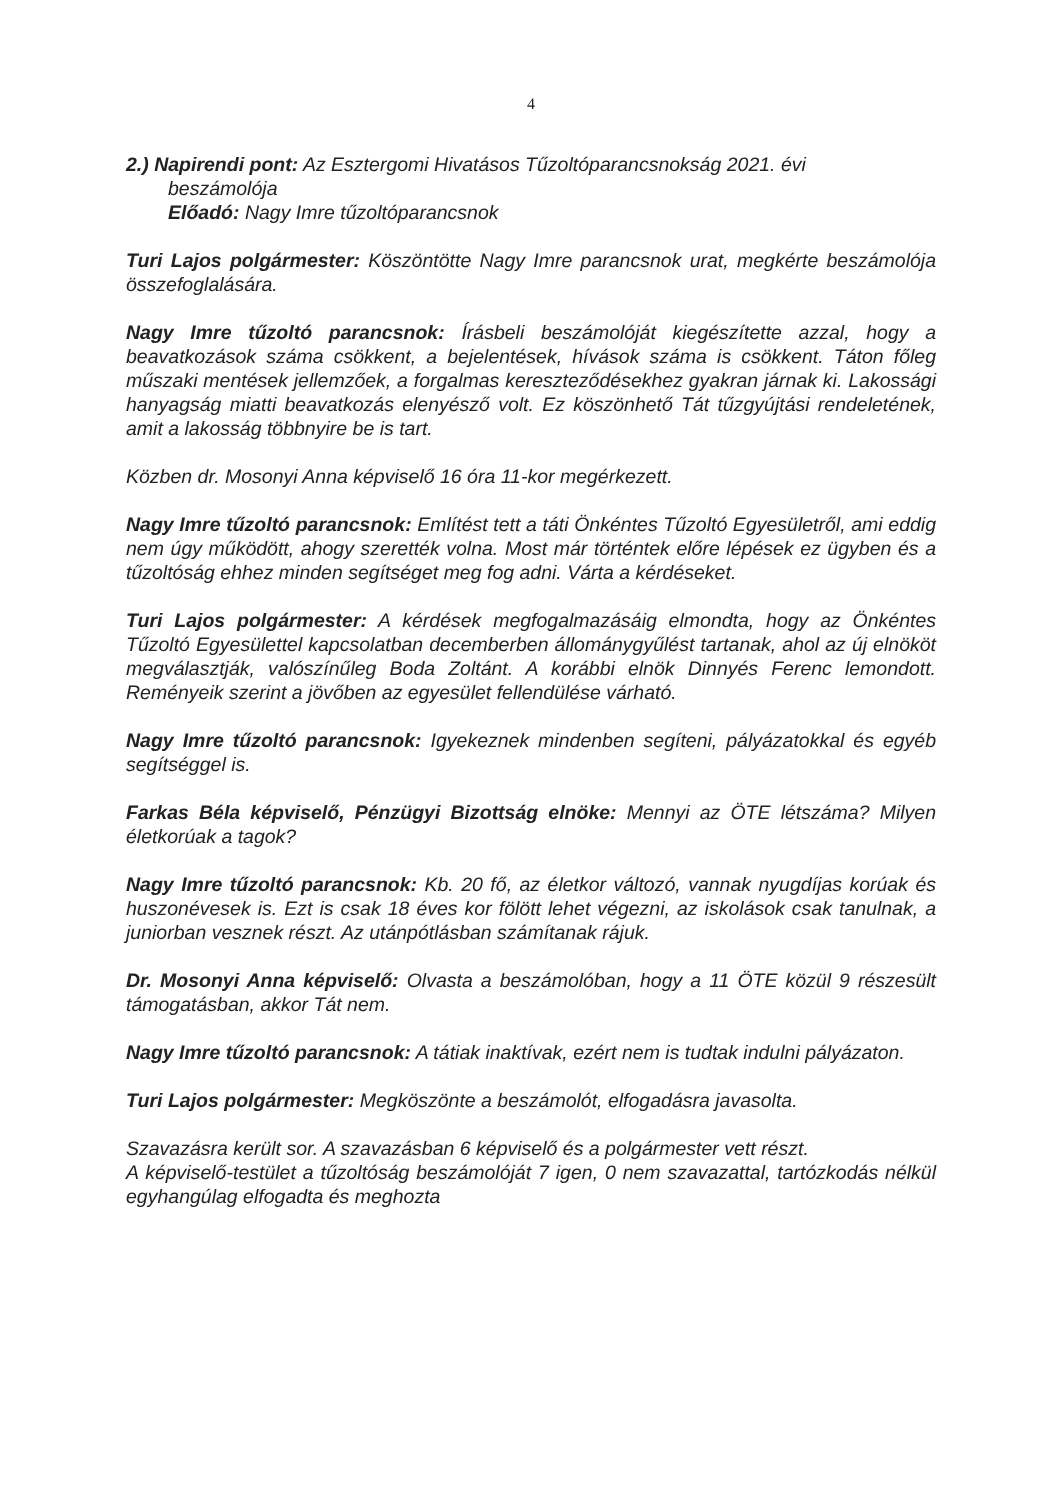4
2.) Napirendi pont: Az Esztergomi Hivatásos Tűzoltóparancsnokság 2021. évi
beszámolója
Előadó: Nagy Imre tűzoltóparancsnok
Turi Lajos polgármester: Köszöntötte Nagy Imre parancsnok urat, megkérte beszámolója összefoglalására.
Nagy Imre tűzoltó parancsnok: Írásbeli beszámolóját kiegészítette azzal, hogy a beavatkozások száma csökkent, a bejelentések, hívások száma is csökkent. Táton főleg műszaki mentések jellemzőek, a forgalmas kereszteződésekhez gyakran járnak ki. Lakossági hanyagság miatti beavatkozás elenyésző volt. Ez köszönhető Tát tűzgyújtási rendeletének, amit a lakosság többnyire be is tart.
Közben dr. Mosonyi Anna képviselő 16 óra 11-kor megérkezett.
Nagy Imre tűzoltó parancsnok: Említést tett a táti Önkéntes Tűzoltó Egyesületről, ami eddig nem úgy működött, ahogy szerették volna. Most már történtek előre lépések ez ügyben és a tűzoltóság ehhez minden segítséget meg fog adni. Várta a kérdéseket.
Turi Lajos polgármester: A kérdések megfogalmazásáig elmondta, hogy az Önkéntes Tűzoltó Egyesülettel kapcsolatban decemberben állománygyűlést tartanak, ahol az új elnököt megválasztják, valószínűleg Boda Zoltánt. A korábbi elnök Dinnyés Ferenc lemondott. Reményeik szerint a jövőben az egyesület fellendülése várható.
Nagy Imre tűzoltó parancsnok: Igyekeznek mindenben segíteni, pályázatokkal és egyéb segítséggel is.
Farkas Béla képviselő, Pénzügyi Bizottság elnöke: Mennyi az ÖTE létszáma? Milyen életkorúak a tagok?
Nagy Imre tűzoltó parancsnok: Kb. 20 fő, az életkor változó, vannak nyugdíjas korúak és huszonévesek is. Ezt is csak 18 éves kor fölött lehet végezni, az iskolások csak tanulnak, a juniorban vesznek részt. Az utánpótlásban számítanak rájuk.
Dr. Mosonyi Anna képviselő: Olvasta a beszámolóban, hogy a 11 ÖTE közül 9 részesült támogatásban, akkor Tát nem.
Nagy Imre tűzoltó parancsnok: A tátiak inaktívak, ezért nem is tudtak indulni pályázaton.
Turi Lajos polgármester: Megköszönte a beszámolót, elfogadásra javasolta.
Szavazásra került sor. A szavazásban 6 képviselő és a polgármester vett részt.
A képviselő-testület a tűzoltóság beszámolóját 7 igen, 0 nem szavazattal, tartózkodás nélkül egyhangúlag elfogadta és meghozta